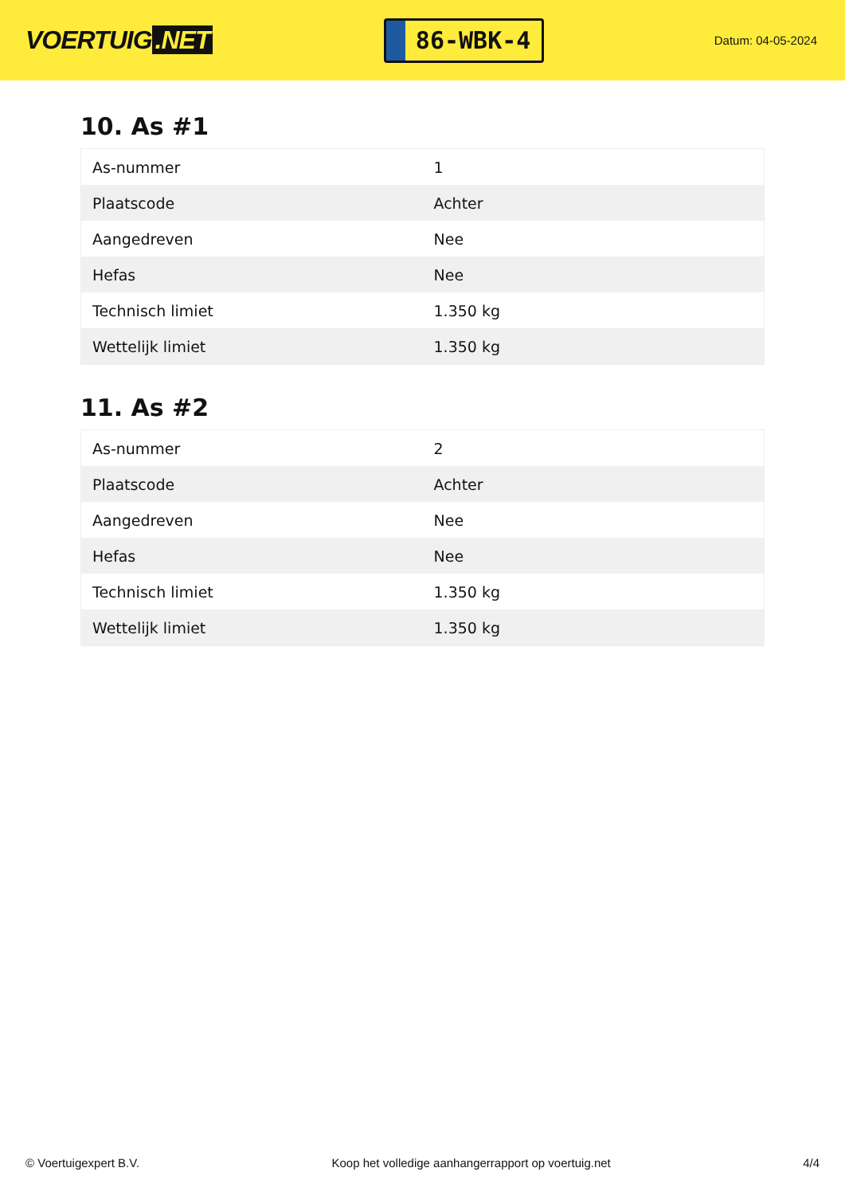VOERTUIG.NET
86-WBK-4
Datum: 04-05-2024
10. As #1
| As-nummer | 1 |
| Plaatscode | Achter |
| Aangedreven | Nee |
| Hefas | Nee |
| Technisch limiet | 1.350 kg |
| Wettelijk limiet | 1.350 kg |
11. As #2
| As-nummer | 2 |
| Plaatscode | Achter |
| Aangedreven | Nee |
| Hefas | Nee |
| Technisch limiet | 1.350 kg |
| Wettelijk limiet | 1.350 kg |
© Voertuigexpert B.V. Koop het volledige aanhangerrapport op voertuig.net 4/4